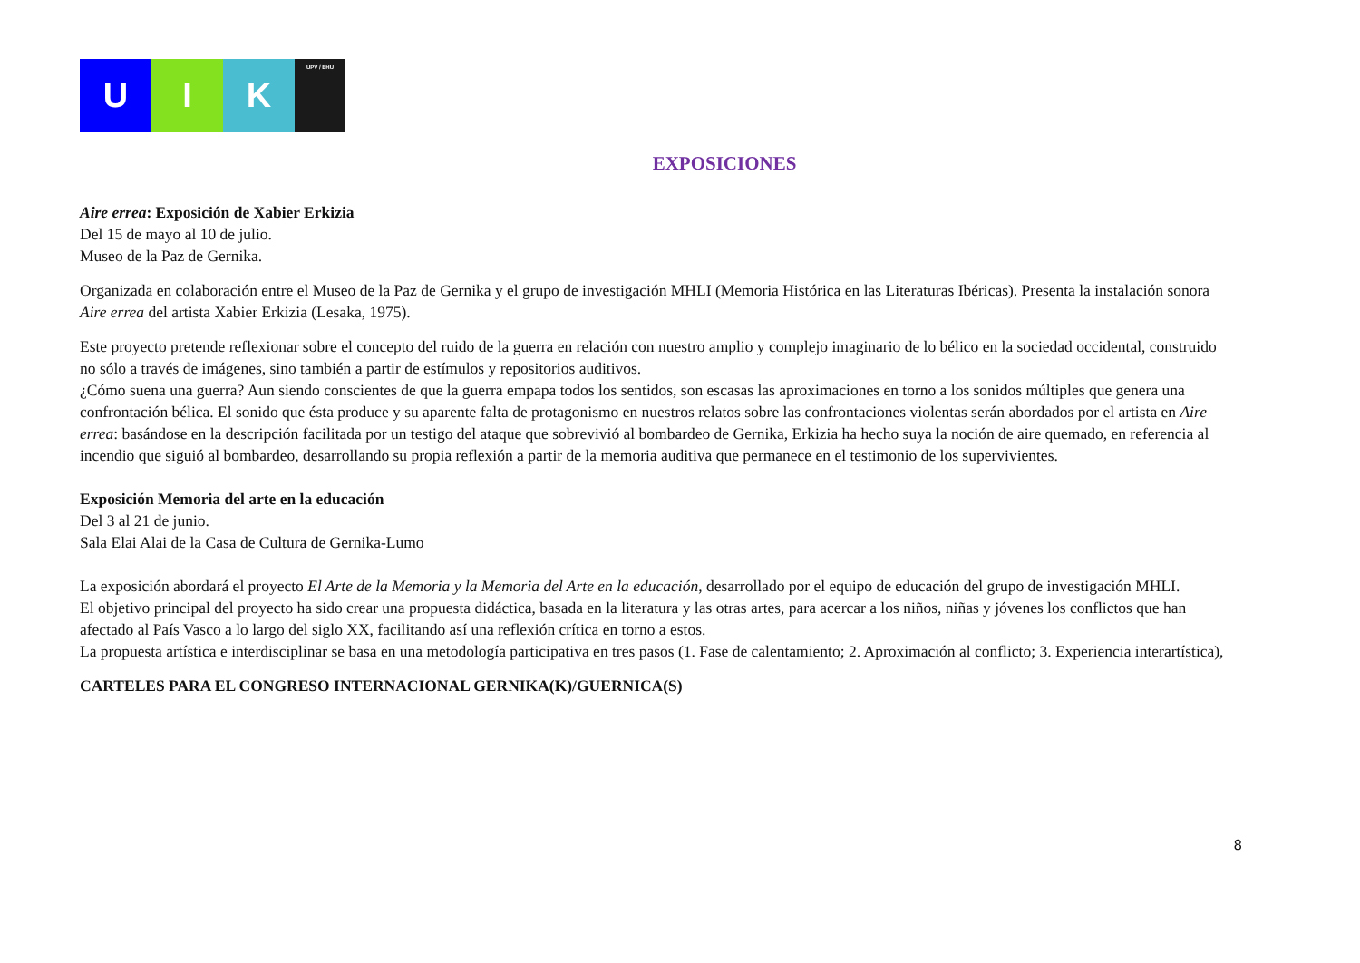U I K
UPV / EHU
EXPOSICIONES
Aire errea: Exposición de Xabier Erkizia
Del 15 de mayo al 10 de julio.
Museo de la Paz de Gernika.
Organizada en colaboración entre el Museo de la Paz de Gernika y el grupo de investigación MHLI (Memoria Histórica en las Literaturas Ibéricas). Presenta la instalación sonora Aire errea del artista Xabier Erkizia (Lesaka, 1975).
Este proyecto pretende reflexionar sobre el concepto del ruido de la guerra en relación con nuestro amplio y complejo imaginario de lo bélico en la sociedad occidental, construido no sólo a través de imágenes, sino también a partir de estímulos y repositorios auditivos.
¿Cómo suena una guerra? Aun siendo conscientes de que la guerra empapa todos los sentidos, son escasas las aproximaciones en torno a los sonidos múltiples que genera una confrontación bélica. El sonido que ésta produce y su aparente falta de protagonismo en nuestros relatos sobre las confrontaciones violentas serán abordados por el artista en Aire errea: basándose en la descripción facilitada por un testigo del ataque que sobrevivió al bombardeo de Gernika, Erkizia ha hecho suya la noción de aire quemado, en referencia al incendio que siguió al bombardeo, desarrollando su propia reflexión a partir de la memoria auditiva que permanece en el testimonio de los supervivientes.
Exposición Memoria del arte en la educación
Del 3 al 21 de junio.
Sala Elai Alai de la Casa de Cultura de Gernika-Lumo
La exposición abordará el proyecto El Arte de la Memoria y la Memoria del Arte en la educación, desarrollado por el equipo de educación del grupo de investigación MHLI.
El objetivo principal del proyecto ha sido crear una propuesta didáctica, basada en la literatura y las otras artes, para acercar a los niños, niñas y jóvenes los conflictos que han afectado al País Vasco a lo largo del siglo XX, facilitando así una reflexión crítica en torno a estos.
La propuesta artística e interdisciplinar se basa en una metodología participativa en tres pasos (1. Fase de calentamiento; 2. Aproximación al conflicto; 3. Experiencia interartística),
CARTELES PARA EL CONGRESO INTERNACIONAL GERNIKA(K)/GUERNICA(S)
8